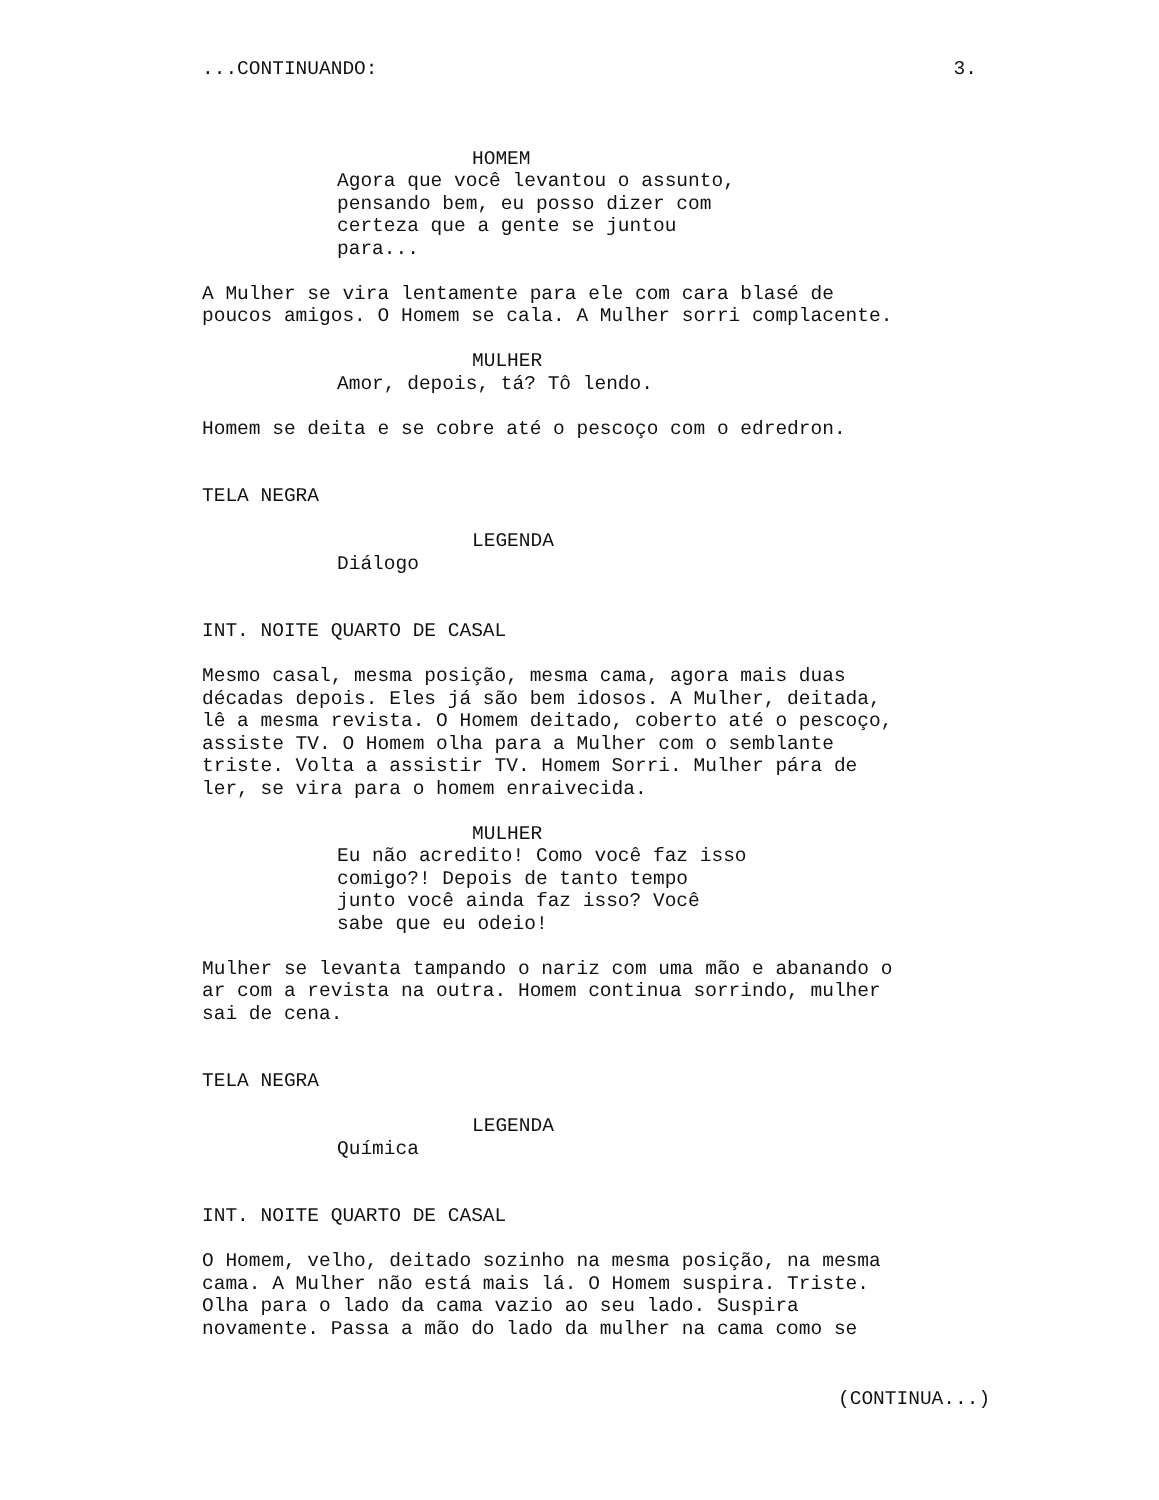...CONTINUANDO: 3.
HOMEM
Agora que você levantou o assunto, pensando bem, eu posso dizer com certeza que a gente se juntou para...
A Mulher se vira lentamente para ele com cara blasé de poucos amigos. O Homem se cala. A Mulher sorri complacente.
MULHER
Amor, depois, tá? Tô lendo.
Homem se deita e se cobre até o pescoço com o edredron.
TELA NEGRA
LEGENDA
Diálogo
INT. NOITE QUARTO DE CASAL
Mesmo casal, mesma posição, mesma cama, agora mais duas décadas depois. Eles já são bem idosos. A Mulher, deitada, lê a mesma revista. O Homem deitado, coberto até o pescoço, assiste TV. O Homem olha para a Mulher com o semblante triste. Volta a assistir TV. Homem Sorri. Mulher pára de ler, se vira para o homem enraivecida.
MULHER
Eu não acredito! Como você faz isso comigo?! Depois de tanto tempo junto você ainda faz isso? Você sabe que eu odeio!
Mulher se levanta tampando o nariz com uma mão e abanando o ar com a revista na outra. Homem continua sorrindo, mulher sai de cena.
TELA NEGRA
LEGENDA
Química
INT. NOITE QUARTO DE CASAL
O Homem, velho, deitado sozinho na mesma posição, na mesma cama. A Mulher não está mais lá. O Homem suspira. Triste. Olha para o lado da cama vazio ao seu lado. Suspira novamente. Passa a mão do lado da mulher na cama como se
(CONTINUA...)